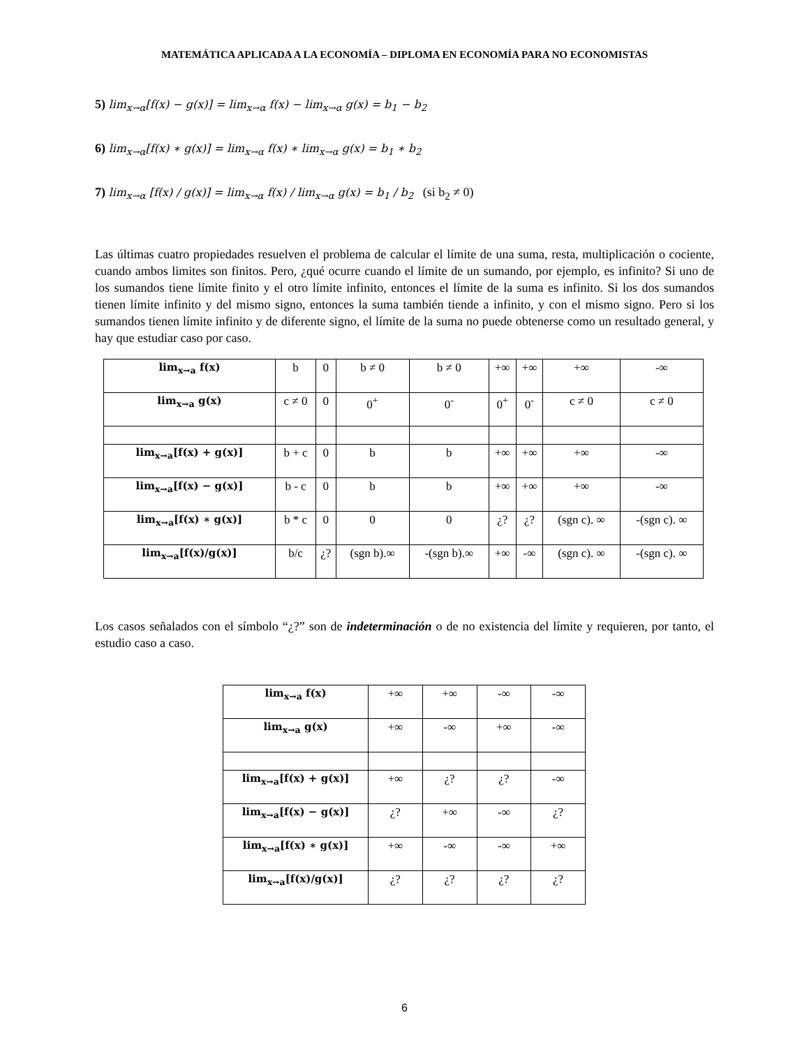MATEMÁTICA APLICADA A LA ECONOMÍA – DIPLOMA EN ECONOMÍA PARA NO ECONOMISTAS
5) lim<sub>x→α</sub>[f(x) − g(x)] = lim<sub>x→α</sub> f(x) − lim<sub>x→α</sub> g(x) = b<sub>1</sub> − b<sub>2</sub>
6) lim<sub>x→α</sub>[f(x) ∗ g(x)] = lim<sub>x→α</sub> f(x) ∗ lim<sub>x→α</sub> g(x) = b<sub>1</sub> ∗ b<sub>2</sub>
7) lim<sub>x→α</sub> [f(x) / g(x)] = lim<sub>x→α</sub> f(x) / lim<sub>x→α</sub> g(x) = b<sub>1</sub> / b<sub>2</sub> (si b<sub>2</sub> ≠ 0)
Las últimas cuatro propiedades resuelven el problema de calcular el límite de una suma, resta, multiplicación o cociente, cuando ambos limites son finitos. Pero, ¿qué ocurre cuando el límite de un sumando, por ejemplo, es infinito? Si uno de los sumandos tiene límite finito y el otro límite infinito, entonces el límite de la suma es infinito. Si los dos sumandos tienen límite infinito y del mismo signo, entonces la suma también tiende a infinito, y con el mismo signo. Pero si los sumandos tienen límite infinito y de diferente signo, el límite de la suma no puede obtenerse como un resultado general, y hay que estudiar caso por caso.
| lim<sub>x→a</sub> f(x) | b | 0 | b ≠ 0 | b ≠ 0 | +∞ | +∞ | +∞ | -∞ |
| lim<sub>x→a</sub> g(x) | c ≠ 0 | 0 | 0<sup>+</sup> | 0<sup>-</sup> | 0<sup>+</sup> | 0<sup>-</sup> | c ≠ 0 | c ≠ 0 |
| lim<sub>x→a</sub>[f(x) + g(x)] | b + c | 0 | b | b | +∞ | +∞ | +∞ | -∞ |
| lim<sub>x→a</sub>[f(x) − g(x)] | b - c | 0 | b | b | +∞ | +∞ | +∞ | -∞ |
| lim<sub>x→a</sub>[f(x) ∗ g(x)] | b * c | 0 | 0 | 0 | ¿? | ¿? | (sgn c). ∞ | -(sgn c). ∞ |
| lim<sub>x→a</sub>[f(x)/g(x)] | b/c | ¿? | (sgn b).∞ | -(sgn b).∞ | +∞ | -∞ | (sgn c). ∞ | -(sgn c). ∞ |
Los casos señalados con el símbolo “¿?” son de indeterminación o de no existencia del límite y requieren, por tanto, el estudio caso a caso.
| lim<sub>x→a</sub> f(x) | +∞ | +∞ | -∞ | -∞ |
| lim<sub>x→a</sub> g(x) | +∞ | -∞ | +∞ | -∞ |
| lim<sub>x→a</sub>[f(x) + g(x)] | +∞ | ¿? | ¿? | -∞ |
| lim<sub>x→a</sub>[f(x) − g(x)] | ¿? | +∞ | -∞ | ¿? |
| lim<sub>x→a</sub>[f(x) ∗ g(x)] | +∞ | -∞ | -∞ | +∞ |
| lim<sub>x→a</sub>[f(x)/g(x)] | ¿? | ¿? | ¿? | ¿? |
6